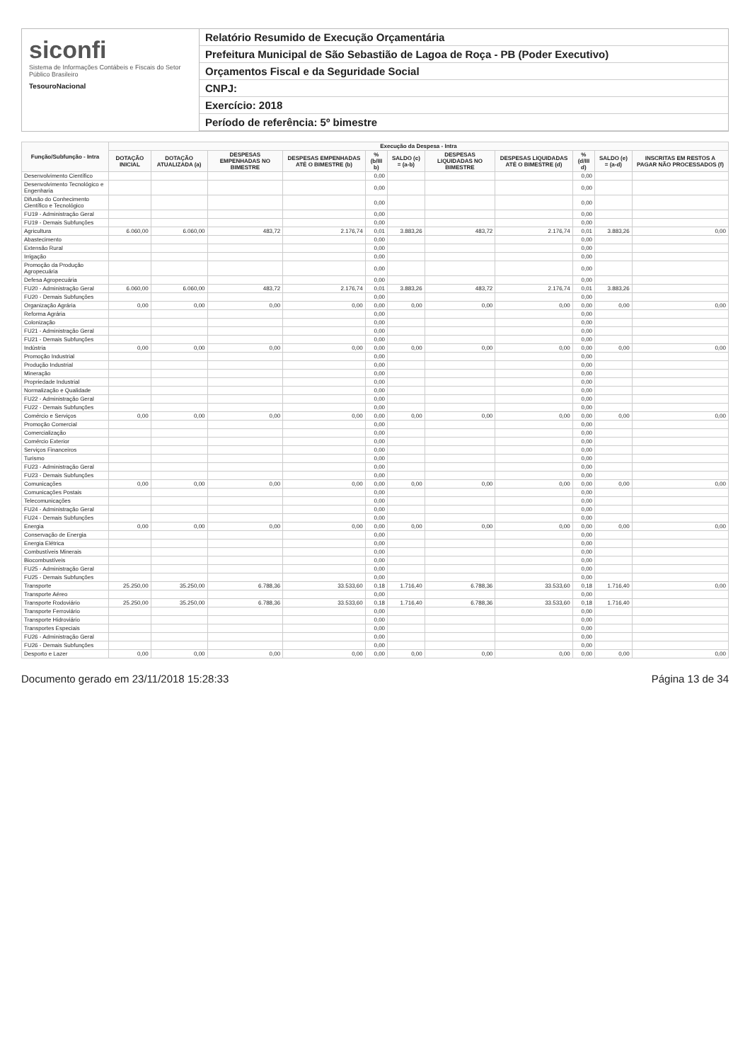siconfi
Sistema de Informações Contábeis e Fiscais do Setor Público Brasileiro
TesouroNacional
Relatório Resumido de Execução Orçamentária
Prefeitura Municipal de São Sebastião de Lagoa de Roça - PB (Poder Executivo)
Orçamentos Fiscal e da Seguridade Social
CNPJ:
Exercício: 2018
Período de referência: 5º bimestre
| Função/Subfunção - Intra | Execução da Despesa - Intra | | | | | | | | | | |
| --- | --- | --- | --- | --- | --- | --- | --- | --- | --- | --- | --- |
| | DOTAÇÃO INICIAL | DOTAÇÃO ATUALIZADA (a) | DESPESAS EMPENHADAS NO BIMESTRE | DESPESAS EMPENHADAS ATÉ O BIMESTRE (b) | % (b/III b) | SALDO (c) = (a-b) | DESPESAS LIQUIDADAS NO BIMESTRE | DESPESAS LIQUIDADAS ATÉ O BIMESTRE (d) | % (d/III d) | SALDO (e) = (a-d) | INSCRITAS EM RESTOS A PAGAR NÃO PROCESSADOS (f) |
| Desenvolvimento Científico | | | | | 0,00 | | | | 0,00 | | |
| Desenvolvimento Tecnológico e Engenharia | | | | | 0,00 | | | | 0,00 | | |
| Difusão do Conhecimento Científico e Tecnológico | | | | | 0,00 | | | | 0,00 | | |
| FU19 - Administração Geral | | | | | 0,00 | | | | 0,00 | | |
| FU19 - Demais Subfunções | | | | | 0,00 | | | | 0,00 | | |
| Agricultura | 6.060,00 | 6.060,00 | 483,72 | 2.176,74 | 0,01 | 3.883,26 | 483,72 | 2.176,74 | 0,01 | 3.883,26 | 0,00 |
| Abastecimento | | | | | 0,00 | | | | 0,00 | | |
| Extensão Rural | | | | | 0,00 | | | | 0,00 | | |
| Irrigação | | | | | 0,00 | | | | 0,00 | | |
| Promoção da Produção Agropecuária | | | | | 0,00 | | | | 0,00 | | |
| Defesa Agropecuária | | | | | 0,00 | | | | 0,00 | | |
| FU20 - Administração Geral | 6.060,00 | 6.060,00 | 483,72 | 2.176,74 | 0,01 | 3.883,26 | 483,72 | 2.176,74 | 0,01 | 3.883,26 | |
| FU20 - Demais Subfunções | | | | | 0,00 | | | | 0,00 | | |
| Organização Agrária | 0,00 | 0,00 | 0,00 | 0,00 | 0,00 | 0,00 | 0,00 | 0,00 | 0,00 | 0,00 | 0,00 |
| Reforma Agrária | | | | | 0,00 | | | | 0,00 | | |
| Colonização | | | | | 0,00 | | | | 0,00 | | |
| FU21 - Administração Geral | | | | | 0,00 | | | | 0,00 | | |
| FU21 - Demais Subfunções | | | | | 0,00 | | | | 0,00 | | |
| Indústria | 0,00 | 0,00 | 0,00 | 0,00 | 0,00 | 0,00 | 0,00 | 0,00 | 0,00 | 0,00 | 0,00 |
| Promoção Industrial | | | | | 0,00 | | | | 0,00 | | |
| Produção Industrial | | | | | 0,00 | | | | 0,00 | | |
| Mineração | | | | | 0,00 | | | | 0,00 | | |
| Propriedade Industrial | | | | | 0,00 | | | | 0,00 | | |
| Normalização e Qualidade | | | | | 0,00 | | | | 0,00 | | |
| FU22 - Administração Geral | | | | | 0,00 | | | | 0,00 | | |
| FU22 - Demais Subfunções | | | | | 0,00 | | | | 0,00 | | |
| Comércio e Serviços | 0,00 | 0,00 | 0,00 | 0,00 | 0,00 | 0,00 | 0,00 | 0,00 | 0,00 | 0,00 | 0,00 |
| Promoção Comercial | | | | | 0,00 | | | | 0,00 | | |
| Comercialização | | | | | 0,00 | | | | 0,00 | | |
| Comércio Exterior | | | | | 0,00 | | | | 0,00 | | |
| Serviços Financeiros | | | | | 0,00 | | | | 0,00 | | |
| Turismo | | | | | 0,00 | | | | 0,00 | | |
| FU23 - Administração Geral | | | | | 0,00 | | | | 0,00 | | |
| FU23 - Demais Subfunções | | | | | 0,00 | | | | 0,00 | | |
| Comunicações | 0,00 | 0,00 | 0,00 | 0,00 | 0,00 | 0,00 | 0,00 | 0,00 | 0,00 | 0,00 | 0,00 |
| Comunicações Postais | | | | | 0,00 | | | | 0,00 | | |
| Telecomunicações | | | | | 0,00 | | | | 0,00 | | |
| FU24 - Administração Geral | | | | | 0,00 | | | | 0,00 | | |
| FU24 - Demais Subfunções | | | | | 0,00 | | | | 0,00 | | |
| Energia | 0,00 | 0,00 | 0,00 | 0,00 | 0,00 | 0,00 | 0,00 | 0,00 | 0,00 | 0,00 | 0,00 |
| Conservação de Energia | | | | | 0,00 | | | | 0,00 | | |
| Energia Elétrica | | | | | 0,00 | | | | 0,00 | | |
| Combustíveis Minerais | | | | | 0,00 | | | | 0,00 | | |
| Biocombustíveis | | | | | 0,00 | | | | 0,00 | | |
| FU25 - Administração Geral | | | | | 0,00 | | | | 0,00 | | |
| FU25 - Demais Subfunções | | | | | 0,00 | | | | 0,00 | | |
| Transporte | 25.250,00 | 35.250,00 | 6.788,36 | 33.533,60 | 0,18 | 1.716,40 | 6.788,36 | 33.533,60 | 0,18 | 1.716,40 | 0,00 |
| Transporte Aéreo | | | | | 0,00 | | | | 0,00 | | |
| Transporte Rodoviário | 25.250,00 | 35.250,00 | 6.788,36 | 33.533,60 | 0,18 | 1.716,40 | 6.788,36 | 33.533,60 | 0,18 | 1.716,40 | |
| Transporte Ferroviário | | | | | 0,00 | | | | 0,00 | | |
| Transporte Hidroviário | | | | | 0,00 | | | | 0,00 | | |
| Transportes Especiais | | | | | 0,00 | | | | 0,00 | | |
| FU26 - Administração Geral | | | | | 0,00 | | | | 0,00 | | |
| FU26 - Demais Subfunções | | | | | 0,00 | | | | 0,00 | | |
| Desporto e Lazer | 0,00 | 0,00 | 0,00 | 0,00 | 0,00 | 0,00 | 0,00 | 0,00 | 0,00 | 0,00 | 0,00 |
Documento gerado em 23/11/2018 15:28:33 Página 13 de 34